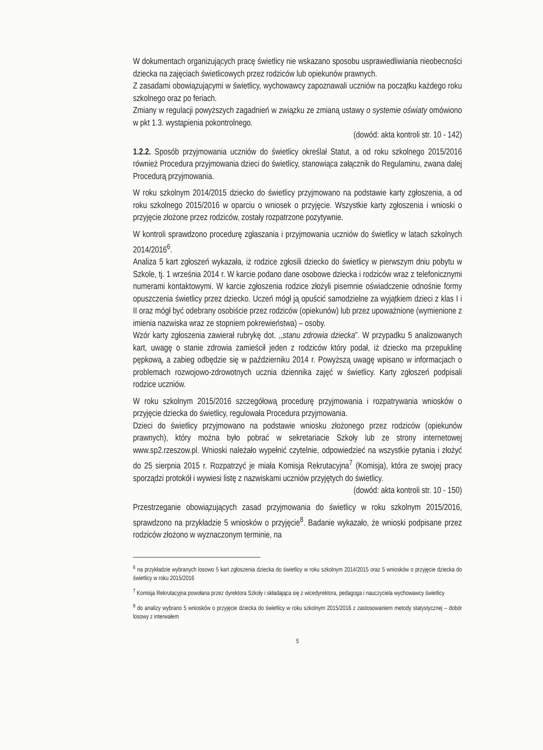W dokumentach organizujących pracę świetlicy nie wskazano sposobu usprawiedliwiania nieobecności dziecka na zajęciach świetlicowych przez rodziców lub opiekunów prawnych.
Z zasadami obowiązującymi w świetlicy, wychowawcy zapoznawali uczniów na początku każdego roku szkolnego oraz po feriach.
Zmiany w regulacji powyższych zagadnień w związku ze zmianą ustawy o systemie oświaty omówiono w pkt 1.3. wystąpienia pokontrolnego.
(dowód: akta kontroli str. 10 - 142)
1.2.2. Sposób przyjmowania uczniów do świetlicy określał Statut, a od roku szkolnego 2015/2016 również Procedura przyjmowania dzieci do świetlicy, stanowiąca załącznik do Regulaminu, zwana dalej Procedurą przyjmowania.
W roku szkolnym 2014/2015 dziecko do świetlicy przyjmowano na podstawie karty zgłoszenia, a od roku szkolnego 2015/2016 w oparciu o wniosek o przyjęcie. Wszystkie karty zgłoszenia i wnioski o przyjęcie złożone przez rodziców, zostały rozpatrzone pozytywnie.
W kontroli sprawdzono procedurę zgłaszania i przyjmowania uczniów do świetlicy w latach szkolnych 2014/2016<sup>6</sup>.
Analiza 5 kart zgłoszeń wykazała, iż rodzice zgłosili dziecko do świetlicy w pierwszym dniu pobytu w Szkole, tj. 1 września 2014 r. W karcie podano dane osobowe dziecka i rodziców wraz z telefonicznymi numerami kontaktowymi. W karcie zgłoszenia rodzice złożyli pisemnie oświadczenie odnośnie formy opuszczenia świetlicy przez dziecko. Uczeń mógł ją opuścić samodzielne za wyjątkiem dzieci z klas I i II oraz mógł być odebrany osobiście przez rodziców (opiekunów) lub przez upoważnione (wymienione z imienia nazwiska wraz ze stopniem pokrewieństwa) – osoby.
Wzór karty zgłoszenia zawierał rubrykę dot. ,,stanu zdrowia dziecka”. W przypadku 5 analizowanych kart, uwagę o stanie zdrowia zamieścił jeden z rodziców który podał, iż dziecko ma przepuklinę pępkową, a zabieg odbędzie się w październiku 2014 r. Powyższą uwagę wpisano w informacjach o problemach rozwojowo-zdrowotnych ucznia dziennika zajęć w świetlicy. Karty zgłoszeń podpisali rodzice uczniów.
W roku szkolnym 2015/2016 szczegółową procedurę przyjmowania i rozpatrywania wniosków o przyjęcie dziecka do świetlicy, regulowała Procedura przyjmowania.
Dzieci do świetlicy przyjmowano na podstawie wniosku złożonego przez rodziców (opiekunów prawnych), który można było pobrać w sekretariacie Szkoły lub ze strony internetowej www.sp2.rzeszow.pl. Wnioski należało wypełnić czytelnie, odpowiedzieć na wszystkie pytania i złożyć do 25 sierpnia 2015 r. Rozpatrzyć je miała Komisja Rekrutacyjna<sup>7</sup> (Komisja), która ze swojej pracy sporządzi protokół i wywiesi listę z nazwiskami uczniów przyjętych do świetlicy.
(dowód: akta kontroli str. 10 - 150)
Przestrzeganie obowiązujących zasad przyjmowania do świetlicy w roku szkolnym 2015/2016, sprawdzono na przykładzie 5 wniosków o przyjęcie<sup>8</sup>. Badanie wykazało, że wnioski podpisane przez rodziców złożono w wyznaczonym terminie, na
<sup>6</sup> na przykładzie wybranych losowo 5 kart zgłoszenia dziecka do świetlicy w roku szkolnym 2014/2015 oraz 5 wniosków o przyjęcie dziecka do świetlicy w roku 2015/2016
<sup>7</sup> Komisja Rekrutacyjna powołana przez dyrektora Szkoły i składająca się z wicedyrektora, pedagoga i nauczyciela wychowawcy świetlicy
<sup>8</sup> do analizy wybrano 5 wniosków o przyjęcie dziecka do świetlicy w roku szkolnym 2015/2016 z zastosowaniem metody statystycznej – dobór losowy z interwałem
5